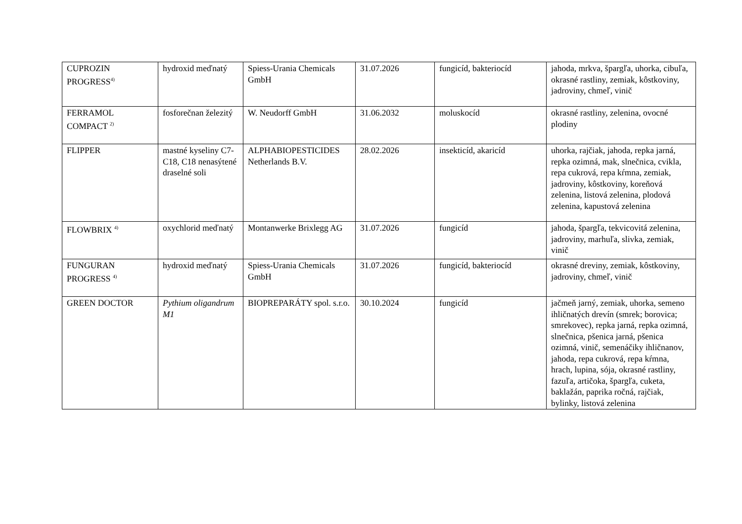| CUPROZIN PROGRESS<sup>4)</sup> | hydroxid meďnatý | Spiess-Urania Chemicals GmbH | 31.07.2026 | fungicíd, bakteriocíd | jahoda, mrkva, špargľa, uhorka, cibuľa, okrasné rastliny, zemiak, kôstkoviny, jadroviny, chmeľ, vinič |
| FERRAMOL COMPACT <sup>2)</sup> | fosforečnan železitý | W. Neudorff GmbH | 31.06.2032 | moluskocíd | okrasné rastliny, zelenina, ovocné plodiny |
| FLIPPER | mastné kyseliny C7-C18, C18 nenasýtené draselné soli | ALPHABIOPESTICIDES Netherlands B.V. | 28.02.2026 | insekticíd, akaricíd | uhorka, rajčiak, jahoda, repka jarná, repka ozimná, mak, slnečnica, cvikla, repa cukrová, repa kŕmna, zemiak, jadroviny, kôstkoviny, koreňová zelenina, listová zelenina, plodová zelenina, kapustová zelenina |
| FLOWBRIX <sup>4)</sup> | oxychlorid meďnatý | Montanwerke Brixlegg AG | 31.07.2026 | fungicíd | jahoda, špargľa, tekvicovitá zelenina, jadroviny, marhuľa, slivka, zemiak, vinič |
| FUNGURAN PROGRESS <sup>4)</sup> | hydroxid meďnatý | Spiess-Urania Chemicals GmbH | 31.07.2026 | fungicíd, bakteriocíd | okrasné dreviny, zemiak, kôstkoviny, jadroviny, chmeľ, vinič |
| GREEN DOCTOR | Pythium oligandrum M1 | BIOPREPARÁTY spol. s.r.o. | 30.10.2024 | fungicíd | jačmeň jarný, zemiak, uhorka, semeno ihličnatých drevín (smrek; borovica; smrekovec), repka jarná, repka ozimná, slnečnica, pšenica jarná, pšenica ozimná, vinič, semenáčiky ihličnanov, jahoda, repa cukrová, repa kŕmna, hrach, lupina, sója, okrasné rastliny, fazuľa, artičoka, špargľa, cuketa, baklažán, paprika ročná, rajčiak, bylinky, listová zelenina |